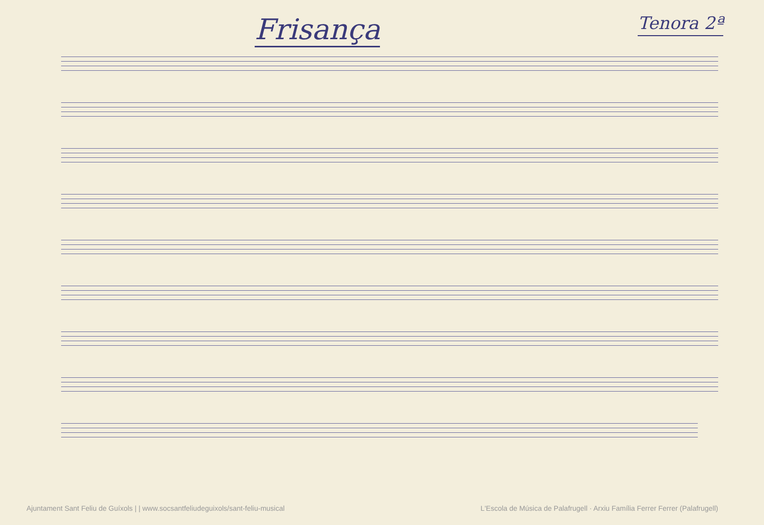Frisança
Tenora 2ª
Ajuntament Sant Feliu de Guíxols | | www.socsantfeliudeguixols/sant-feliu-musical L'Escola de Música de Palafrugell · Arxiu Família Ferrer Ferrer (Palafrugell)